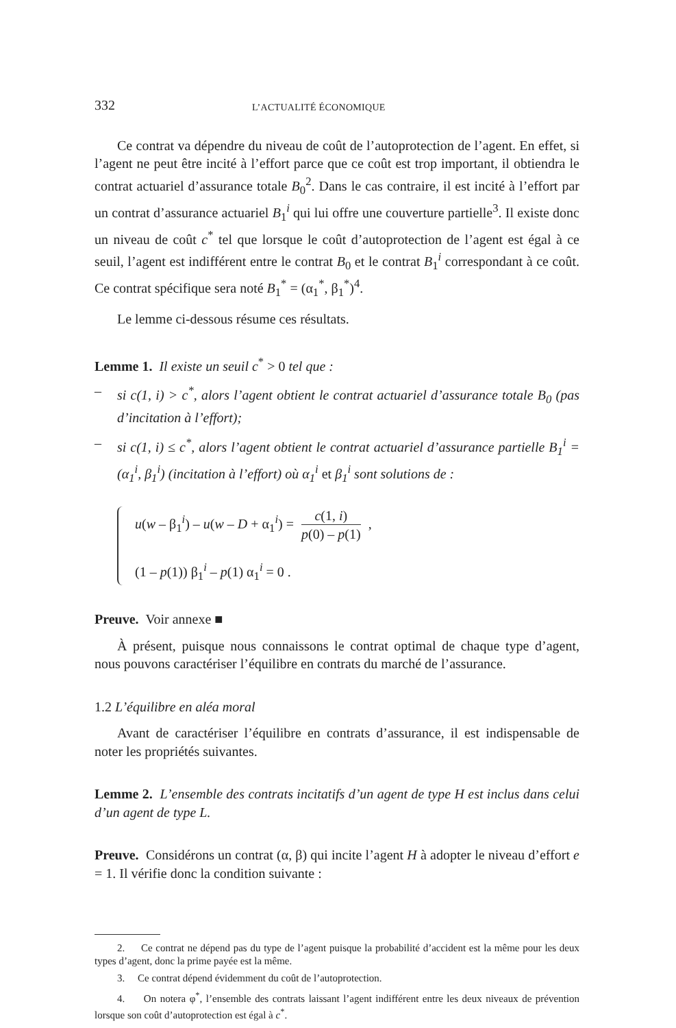332 L’ACTUALITÉ ÉCONOMIQUE
Ce contrat va dépendre du niveau de coût de l’autoprotection de l’agent. En effet, si l’agent ne peut être incité à l’effort parce que ce coût est trop important, il obtiendra le contrat actuariel d’assurance totale B<sub>0</sub><sup>2</sup>. Dans le cas contraire, il est incité à l’effort par un contrat d’assurance actuariel B<sub>1</sub><sup>i</sup> qui lui offre une couverture partielle<sup>3</sup>. Il existe donc un niveau de coût c<sup>*</sup> tel que lorsque le coût d’autoprotection de l’agent est égal à ce seuil, l’agent est indifférent entre le contrat B<sub>0</sub> et le contrat B<sub>1</sub><sup>i</sup> correspondant à ce coût. Ce contrat spécifique sera noté B<sub>1</sub><sup>*</sup> = (α<sub>1</sub><sup>*</sup>, β<sub>1</sub><sup>*</sup>)<sup>4</sup>.
Le lemme ci-dessous résume ces résultats.
Lemme 1. Il existe un seuil c<sup>*</sup> > 0 tel que :
– si c(1, i) > c<sup>*</sup>, alors l’agent obtient le contrat actuariel d’assurance totale B<sub>0</sub> (pas d’incitation à l’effort);
– si c(1, i) ≤ c<sup>*</sup>, alors l’agent obtient le contrat actuariel d’assurance partielle B<sub>1</sub><sup>i</sup> = (α<sub>1</sub><sup>i</sup>, β<sub>1</sub><sup>i</sup>) (incitation à l’effort) où α<sub>1</sub><sup>i</sup> et β<sub>1</sub><sup>i</sup> sont solutions de :
u(w – β<sub>1</sub><sup>i</sup>) – u(w – D + α<sub>1</sub><sup>i</sup>) = c(1, i) p(0) – p(1) ,
(1 – p(1)) β<sub>1</sub><sup>i</sup> – p(1) α<sub>1</sub><sup>i</sup> = 0 .
Preuve. Voir annexe ■
À présent, puisque nous connaissons le contrat optimal de chaque type d’agent, nous pouvons caractériser l’équilibre en contrats du marché de l’assurance.
1.2 L’équilibre en aléa moral
Avant de caractériser l’équilibre en contrats d’assurance, il est indispensable de noter les propriétés suivantes.
Lemme 2. L’ensemble des contrats incitatifs d’un agent de type H est inclus dans celui d’un agent de type L.
Preuve. Considérons un contrat (α, β) qui incite l’agent H à adopter le niveau d’effort e = 1. Il vérifie donc la condition suivante :
2. Ce contrat ne dépend pas du type de l’agent puisque la probabilité d’accident est la même pour les deux types d’agent, donc la prime payée est la même.
3. Ce contrat dépend évidemment du coût de l’autoprotection.
4. On notera φ<sup>*</sup>, l’ensemble des contrats laissant l’agent indifférent entre les deux niveaux de prévention lorsque son coût d’autoprotection est égal à c<sup>*</sup>.